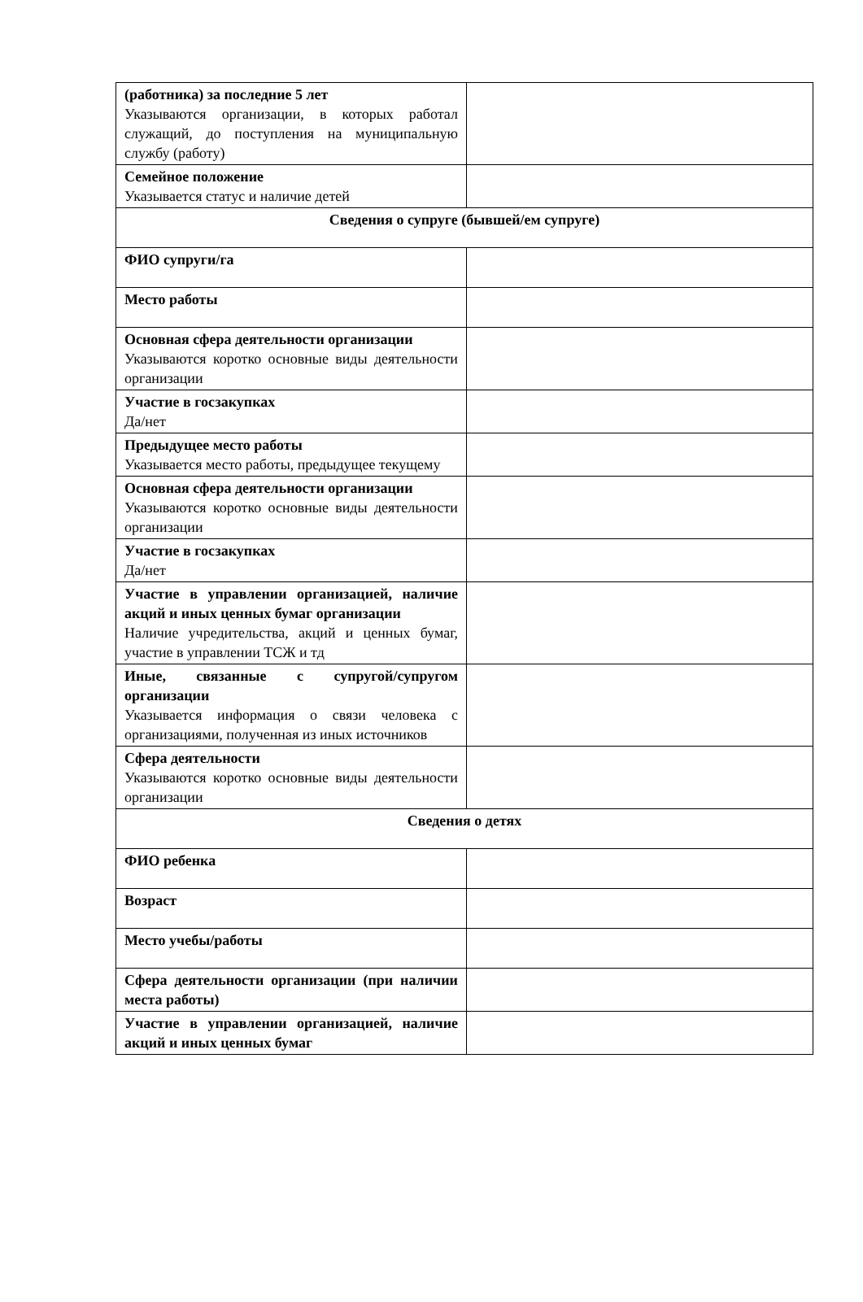| (работника) за последние 5 лет Указываются организации, в которых работал служащий, до поступления на муниципальную службу (работу) | |
| Семейное положение Указывается статус и наличие детей | |
| Сведения о супруге (бывшей/ем супруге) | |
| ФИО супруги/га | |
| Место работы | |
| Основная сфера деятельности организации Указываются коротко основные виды деятельности организации | |
| Участие в госзакупках Да/нет | |
| Предыдущее место работы Указывается место работы, предыдущее текущему | |
| Основная сфера деятельности организации Указываются коротко основные виды деятельности организации | |
| Участие в госзакупках Да/нет | |
| Участие в управлении организацией, наличие акций и иных ценных бумаг организации Наличие учредительства, акций и ценных бумаг, участие в управлении ТСЖ и тд | |
| Иные, связанные с супругой/супругом организации Указывается информация о связи человека с организациями, полученная из иных источников | |
| Сфера деятельности Указываются коротко основные виды деятельности организации | |
| Сведения о детях | |
| ФИО ребенка | |
| Возраст | |
| Место учебы/работы | |
| Сфера деятельности организации (при наличии места работы) | |
| Участие в управлении организацией, наличие акций и иных ценных бумаг | |